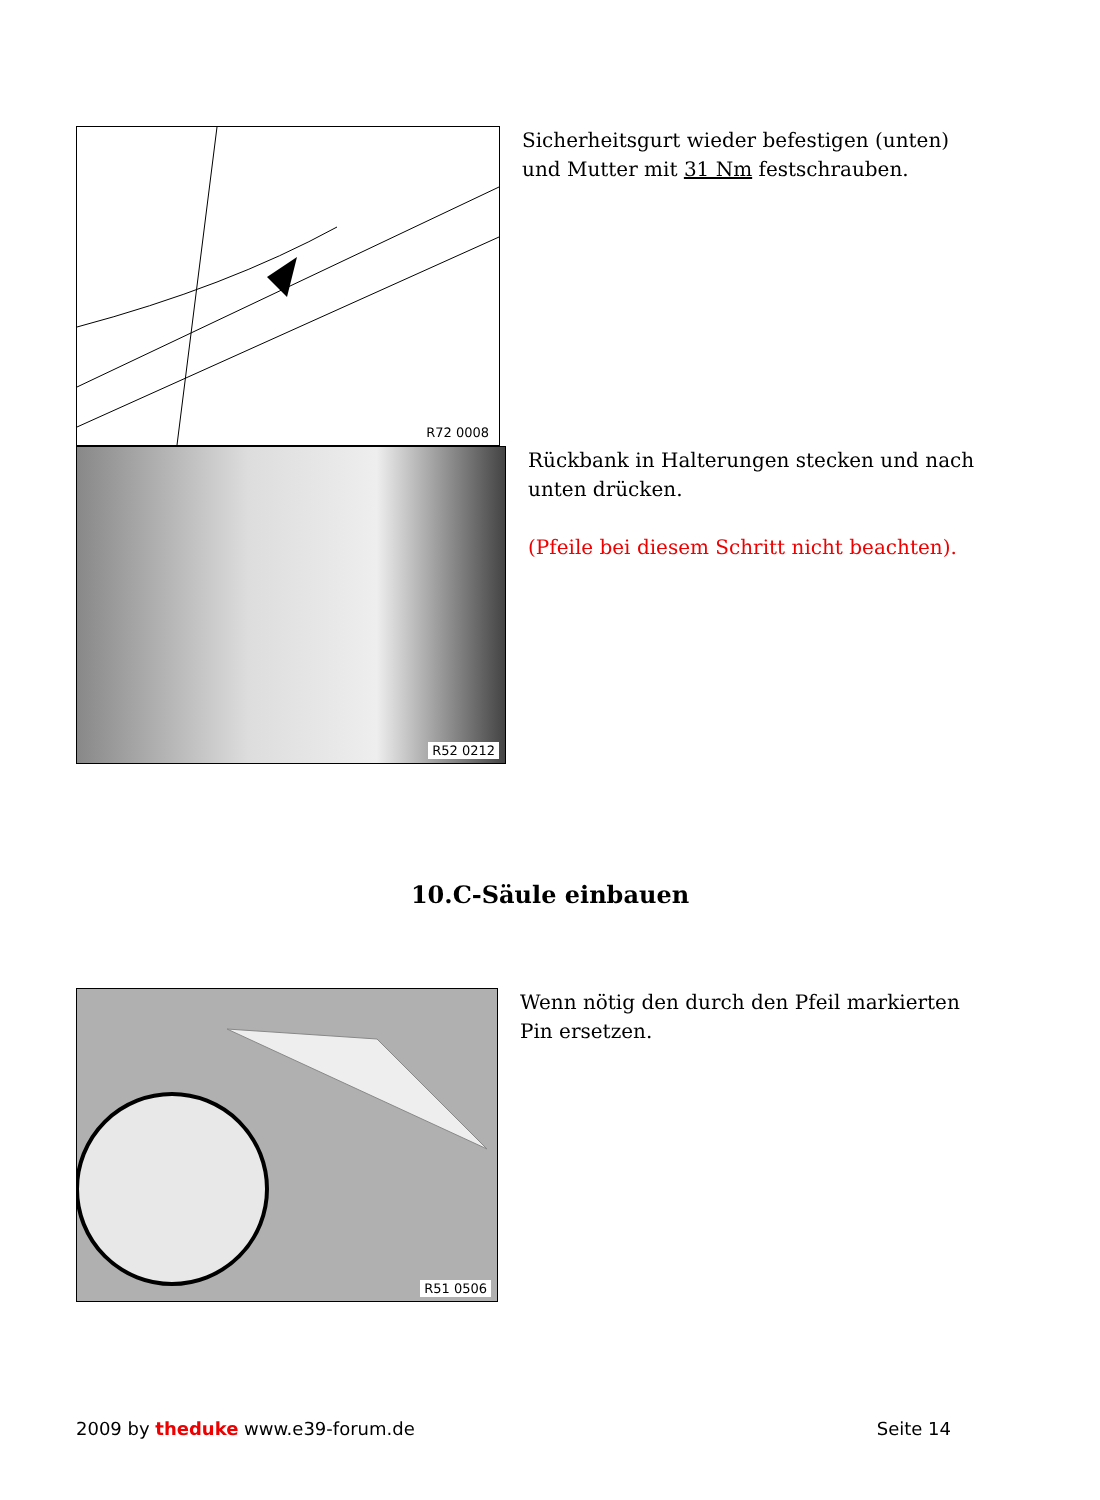R72 0008
Sicherheitsgurt wieder befestigen (unten) und Mutter mit 31 Nm festschrauben.
R52 0212
Rückbank in Halterungen stecken und nach unten drücken.
(Pfeile bei diesem Schritt nicht beachten).
10.C-Säule einbauen
R51 0506
Wenn nötig den durch den Pfeil markierten Pin ersetzen.
2009 by theduke www.e39-forum.de Seite 14